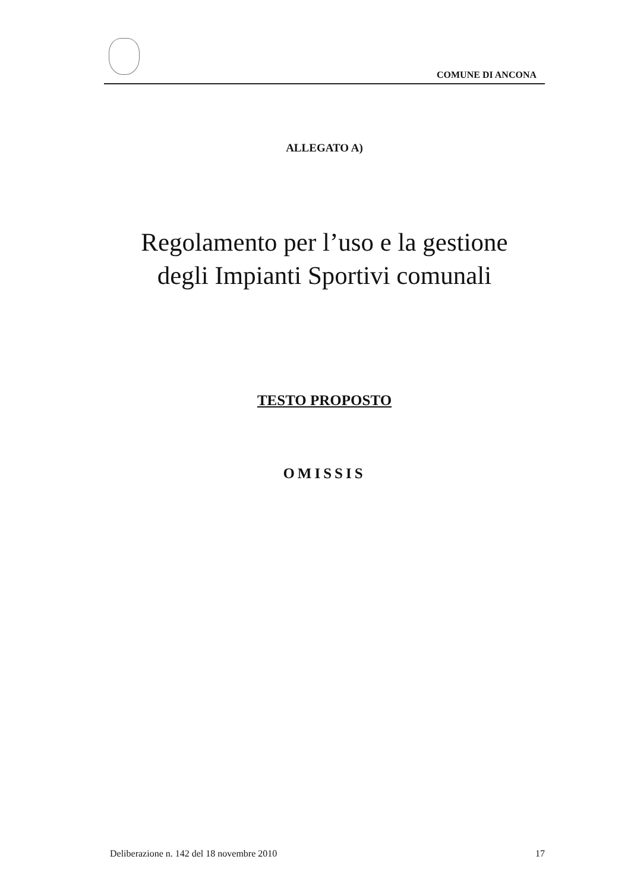COMUNE DI ANCONA
ALLEGATO A)
Regolamento per l’uso e la gestione
degli Impianti Sportivi comunali
TESTO PROPOSTO
OMISSIS
Deliberazione n. 142 del 18 novembre 2010 17